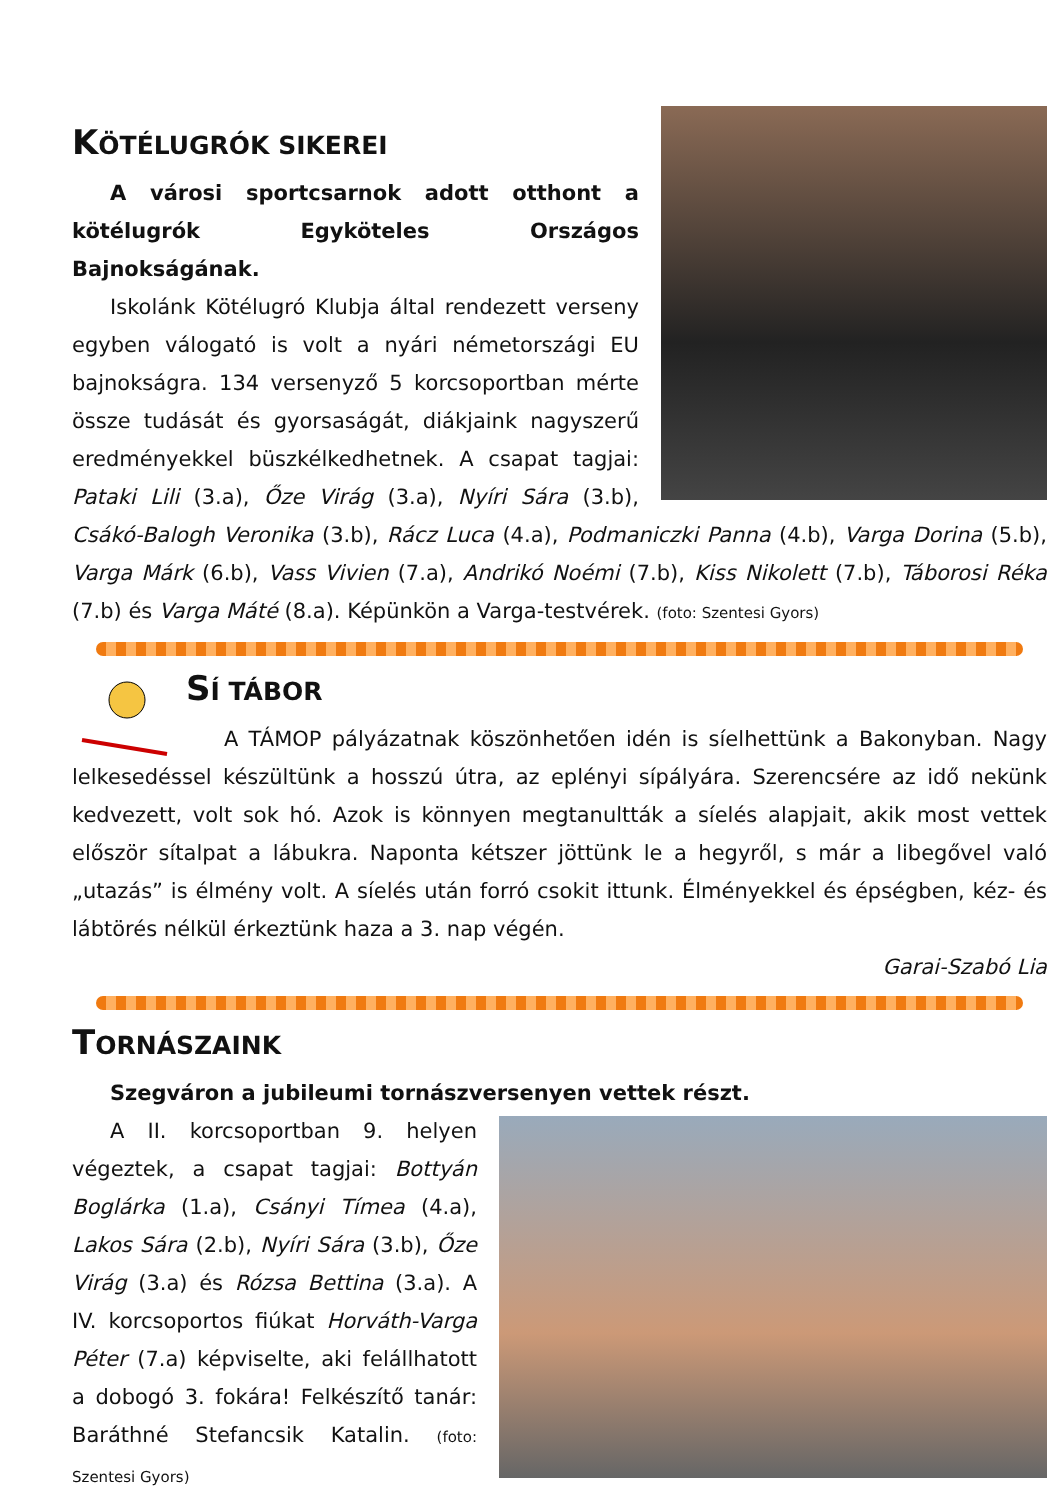KÖTÉLUGRÓK SIKEREI
A városi sportcsarnok adott otthont a kötélugrók Egyköteles Országos Bajnokságának.
Iskolánk Kötélugró Klubja által rendezett verseny egyben válogató is volt a nyári németországi EU bajnokságra. 134 versenyző 5 korcsoportban mérte össze tudását és gyorsaságát, diákjaink nagyszerű eredményekkel büszkélkedhetnek. A csapat tagjai: Pataki Lili (3.a), Őze Virág (3.a), Nyíri Sára (3.b), Csákó-Balogh Veronika (3.b), Rácz Luca (4.a), Podmaniczki Panna (4.b), Varga Dorina (5.b), Varga Márk (6.b), Vass Vivien (7.a), Andrikó Noémi (7.b), Kiss Nikolett (7.b), Táborosi Réka (7.b) és Varga Máté (8.a). Képünkön a Varga-testvérek. (foto: Szentesi Gyors)
SÍ TÁBOR
A TÁMOP pályázatnak köszönhetően idén is síelhettünk a Bakonyban. Nagy lelkesedéssel készültünk a hosszú útra, az eplényi sípályára. Szerencsére az idő nekünk kedvezett, volt sok hó. Azok is könnyen megtanultták a síelés alapjait, akik most vettek először sítalpat a lábukra. Naponta kétszer jöttünk le a hegyről, s már a libegővel való „utazás” is élmény volt. A síelés után forró csokit ittunk. Élményekkel és épségben, kéz- és lábtörés nélkül érkeztünk haza a 3. nap végén.
Garai-Szabó Lia
TORNÁSZAINK
Szegváron a jubileumi tornászversenyen vettek részt.
A II. korcsoportban 9. helyen végeztek, a csapat tagjai: Bottyán Boglárka (1.a), Csányi Tímea (4.a), Lakos Sára (2.b), Nyíri Sára (3.b), Őze Virág (3.a) és Rózsa Bettina (3.a). A IV. korcsoportos fiúkat Horváth-Varga Péter (7.a) képviselte, aki felállhatott a dobogó 3. fokára! Felkészítő tanár: Baráthné Stefancsik Katalin. (foto: Szentesi Gyors)